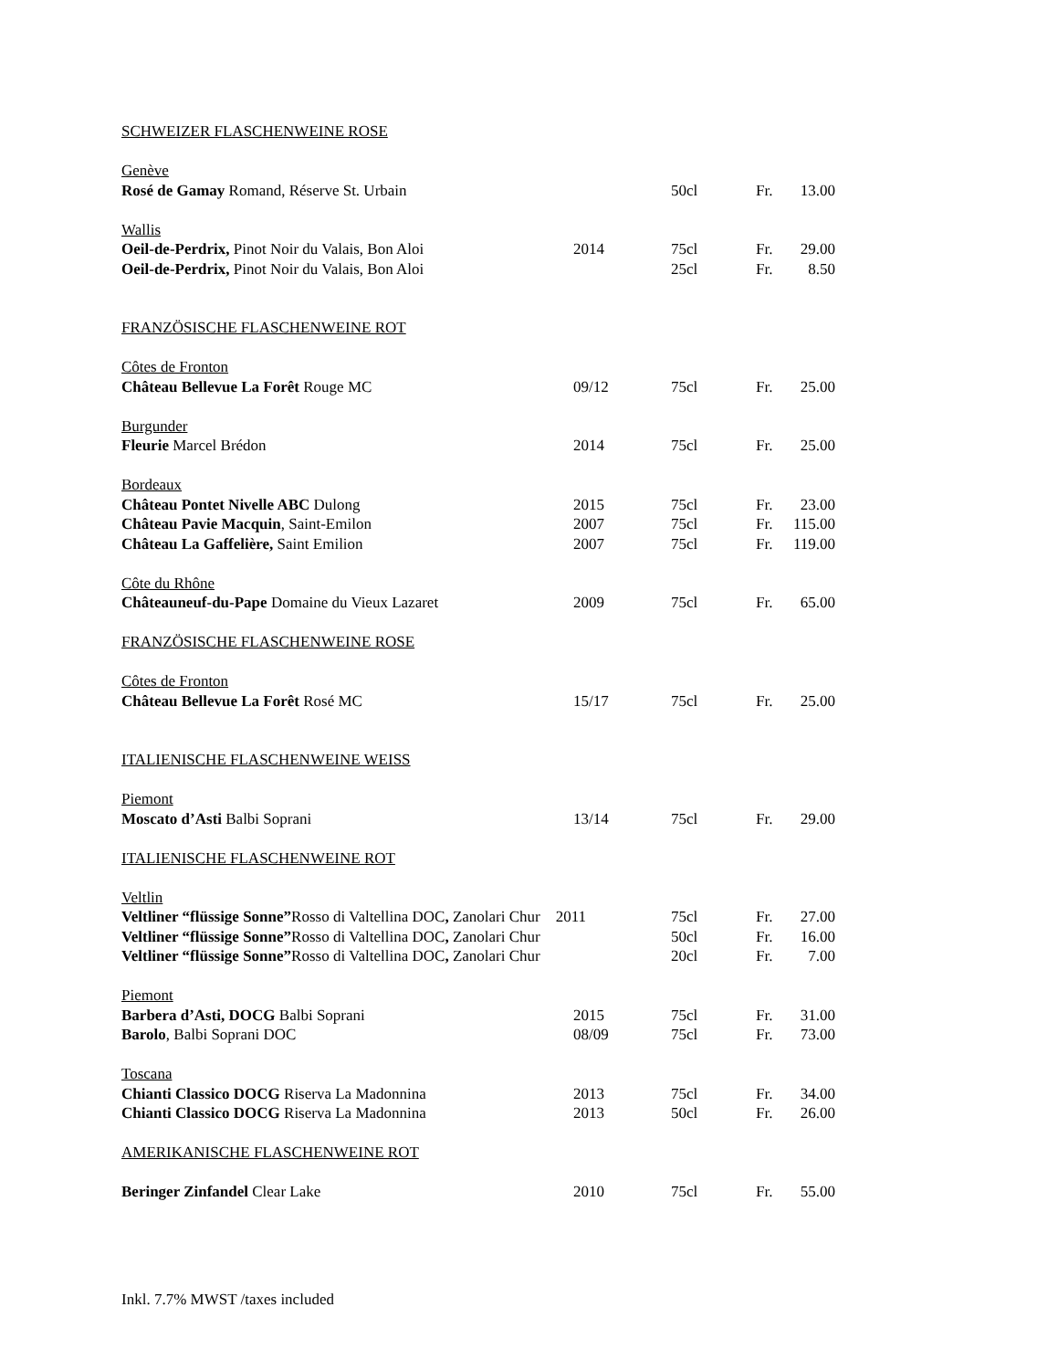| SCHWEIZER FLASCHENWEINE ROSE | | | | |
| Genève | | | | |
| Rosé de Gamay Romand, Réserve St. Urbain | | 50cl | Fr. | 13.00 |
| Wallis | | | | |
| Oeil-de-Perdrix, Pinot Noir du Valais, Bon Aloi | 2014 | 75cl | Fr. | 29.00 |
| Oeil-de-Perdrix, Pinot Noir du Valais, Bon Aloi | | 25cl | Fr. | 8.50 |
| FRANZÖSISCHE FLASCHENWEINE ROT | | | | |
| Côtes de Fronton | | | | |
| Château Bellevue La Forêt Rouge MC | 09/12 | 75cl | Fr. | 25.00 |
| Burgunder | | | | |
| Fleurie Marcel Brédon | 2014 | 75cl | Fr. | 25.00 |
| Bordeaux | | | | |
| Château Pontet Nivelle ABC Dulong | 2015 | 75cl | Fr. | 23.00 |
| Château Pavie Macquin , Saint-Emilon | 2007 | 75cl | Fr. | 115.00 |
| Château La Gaffelière, Saint Emilion | 2007 | 75cl | Fr. | 119.00 |
| Côte du Rhône | | | | |
| Châteauneuf-du-Pape Domaine du Vieux Lazaret | 2009 | 75cl | Fr. | 65.00 |
| FRANZÖSISCHE FLASCHENWEINE ROSE | | | | |
| Côtes de Fronton | | | | |
| Château Bellevue La Forêt Rosé MC | 15/17 | 75cl | Fr. | 25.00 |
| ITALIENISCHE FLASCHENWEINE WEISS | | | | |
| Piemont | | | | |
| Moscato d’Asti Balbi Soprani | 13/14 | 75cl | Fr. | 29.00 |
| ITALIENISCHE FLASCHENWEINE ROT | | | | |
| Veltlin | | | | |
| Veltliner “flüssige Sonne” Rosso di Valtellina DOC , Zanolari Chur 2011 | | 75cl | Fr. | 27.00 |
| Veltliner “flüssige Sonne” Rosso di Valtellina DOC , Zanolari Chur | | 50cl | Fr. | 16.00 |
| Veltliner “flüssige Sonne” Rosso di Valtellina DOC , Zanolari Chur | | 20cl | Fr. | 7.00 |
| Piemont | | | | |
| Barbera d’Asti, DOCG Balbi Soprani | 2015 | 75cl | Fr. | 31.00 |
| Barolo , Balbi Soprani DOC | 08/09 | 75cl | Fr. | 73.00 |
| Toscana | | | | |
| Chianti Classico DOCG Riserva La Madonnina | 2013 | 75cl | Fr. | 34.00 |
| Chianti Classico DOCG Riserva La Madonnina | 2013 | 50cl | Fr. | 26.00 |
| AMERIKANISCHE FLASCHENWEINE ROT | | | | |
| Beringer Zinfandel Clear Lake | 2010 | 75cl | Fr. | 55.00 |
Inkl. 7.7% MWST /taxes included